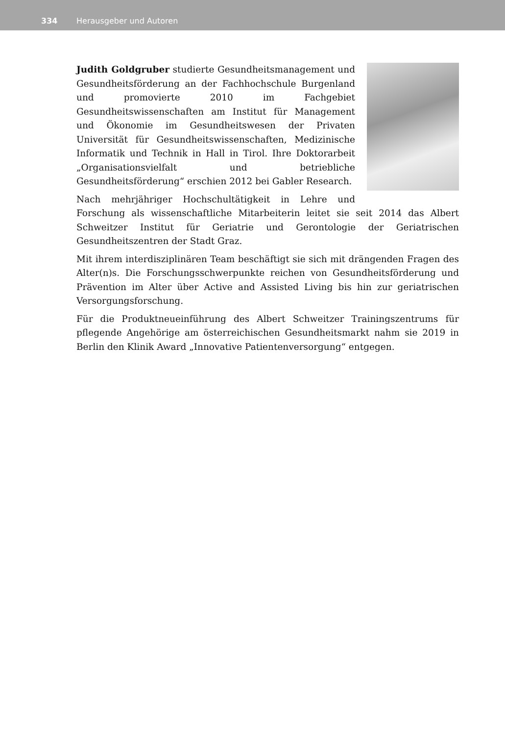334 Herausgeber und Autoren
Judith Goldgruber studierte Gesundheitsmanagement und Gesundheitsförderung an der Fachhochschule Burgenland und promovierte 2010 im Fachgebiet Gesundheitswissenschaften am Institut für Management und Ökonomie im Gesundheitswesen der Privaten Universität für Gesundheitswissenschaften, Medizinische Informatik und Technik in Hall in Tirol. Ihre Doktorarbeit „Organisationsvielfalt und betriebliche Gesundheitsförderung“ erschien 2012 bei Gabler Research.
Nach mehrjähriger Hochschultätigkeit in Lehre und Forschung als wissenschaftliche Mitarbeiterin leitet sie seit 2014 das Albert Schweitzer Institut für Geriatrie und Gerontologie der Geriatrischen Gesundheitszentren der Stadt Graz.
Mit ihrem interdisziplinären Team beschäftigt sie sich mit drängenden Fragen des Alter(n)s. Die Forschungsschwerpunkte reichen von Gesundheitsförderung und Prävention im Alter über Active and Assisted Living bis hin zur geriatrischen Versorgungsforschung.
Für die Produktneueinführung des Albert Schweitzer Trainingszentrums für pflegende Angehörige am österreichischen Gesundheitsmarkt nahm sie 2019 in Berlin den Klinik Award „Innovative Patientenversorgung“ entgegen.